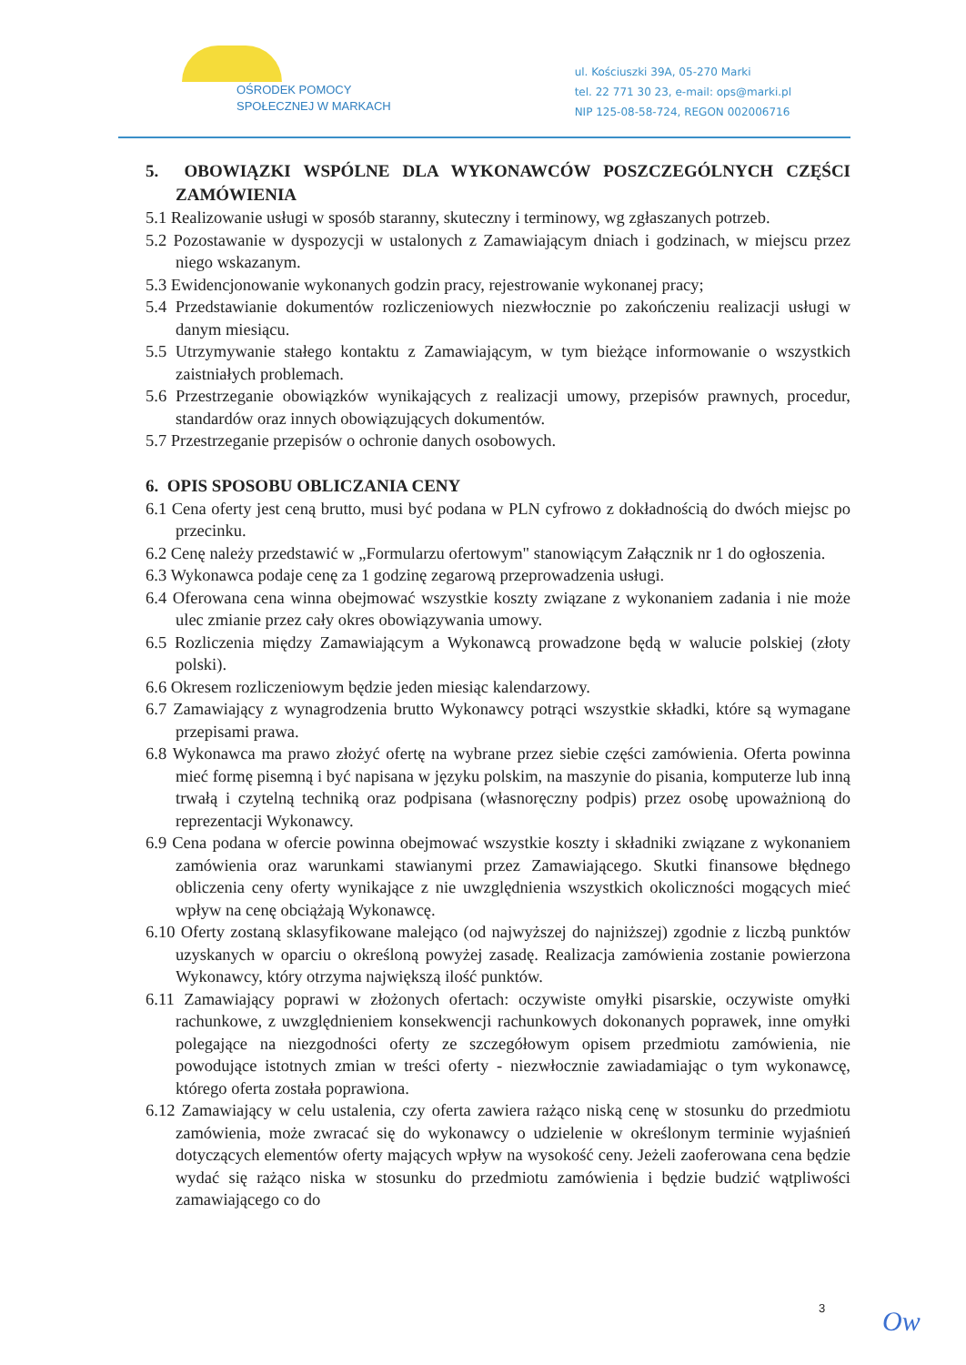OŚRODEK POMOCY
SPOŁECZNEJ W MARKACH
ul. Kościuszki 39A, 05-270 Marki
tel. 22 771 30 23, e-mail: ops@marki.pl
NIP 125-08-58-724, REGON 002006716
5. OBOWIĄZKI WSPÓLNE DLA WYKONAWCÓW POSZCZEGÓLNYCH CZĘŚCI ZAMÓWIENIA
5.1 Realizowanie usługi w sposób staranny, skuteczny i terminowy, wg zgłaszanych potrzeb.
5.2 Pozostawanie w dyspozycji w ustalonych z Zamawiającym dniach i godzinach, w miejscu przez niego wskazanym.
5.3 Ewidencjonowanie wykonanych godzin pracy, rejestrowanie wykonanej pracy;
5.4 Przedstawianie dokumentów rozliczeniowych niezwłocznie po zakończeniu realizacji usługi w danym miesiącu.
5.5 Utrzymywanie stałego kontaktu z Zamawiającym, w tym bieżące informowanie o wszystkich zaistniałych problemach.
5.6 Przestrzeganie obowiązków wynikających z realizacji umowy, przepisów prawnych, procedur, standardów oraz innych obowiązujących dokumentów.
5.7 Przestrzeganie przepisów o ochronie danych osobowych.
6. OPIS SPOSOBU OBLICZANIA CENY
6.1 Cena oferty jest ceną brutto, musi być podana w PLN cyfrowo z dokładnością do dwóch miejsc po przecinku.
6.2 Cenę należy przedstawić w „Formularzu ofertowym" stanowiącym Załącznik nr 1 do ogłoszenia.
6.3 Wykonawca podaje cenę za 1 godzinę zegarową przeprowadzenia usługi.
6.4 Oferowana cena winna obejmować wszystkie koszty związane z wykonaniem zadania i nie może ulec zmianie przez cały okres obowiązywania umowy.
6.5 Rozliczenia między Zamawiającym a Wykonawcą prowadzone będą w walucie polskiej (złoty polski).
6.6 Okresem rozliczeniowym będzie jeden miesiąc kalendarzowy.
6.7 Zamawiający z wynagrodzenia brutto Wykonawcy potrąci wszystkie składki, które są wymagane przepisami prawa.
6.8 Wykonawca ma prawo złożyć ofertę na wybrane przez siebie części zamówienia. Oferta powinna mieć formę pisemną i być napisana w języku polskim, na maszynie do pisania, komputerze lub inną trwałą i czytelną techniką oraz podpisana (własnoręczny podpis) przez osobę upoważnioną do reprezentacji Wykonawcy.
6.9 Cena podana w ofercie powinna obejmować wszystkie koszty i składniki związane z wykonaniem zamówienia oraz warunkami stawianymi przez Zamawiającego. Skutki finansowe błędnego obliczenia ceny oferty wynikające z nie uwzględnienia wszystkich okoliczności mogących mieć wpływ na cenę obciążają Wykonawcę.
6.10 Oferty zostaną sklasyfikowane malejąco (od najwyższej do najniższej) zgodnie z liczbą punktów uzyskanych w oparciu o określoną powyżej zasadę. Realizacja zamówienia zostanie powierzona Wykonawcy, który otrzyma największą ilość punktów.
6.11 Zamawiający poprawi w złożonych ofertach: oczywiste omyłki pisarskie, oczywiste omyłki rachunkowe, z uwzględnieniem konsekwencji rachunkowych dokonanych poprawek, inne omyłki polegające na niezgodności oferty ze szczegółowym opisem przedmiotu zamówienia, nie powodujące istotnych zmian w treści oferty - niezwłocznie zawiadamiając o tym wykonawcę, którego oferta została poprawiona.
6.12 Zamawiający w celu ustalenia, czy oferta zawiera rażąco niską cenę w stosunku do przedmiotu zamówienia, może zwracać się do wykonawcy o udzielenie w określonym terminie wyjaśnień dotyczących elementów oferty mających wpływ na wysokość ceny. Jeżeli zaoferowana cena będzie wydać się rażąco niska w stosunku do przedmiotu zamówienia i będzie budzić wątpliwości zamawiającego co do
3 Ow